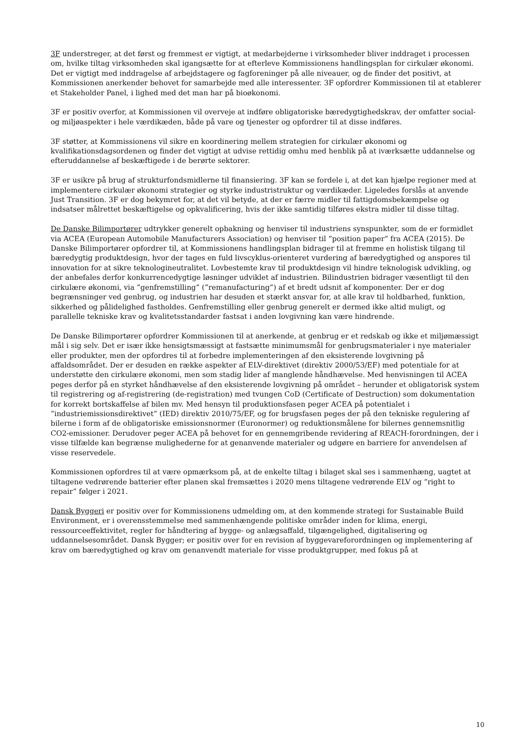3F understreger, at det først og fremmest er vigtigt, at medarbejderne i virksomheder bliver inddraget i processen om, hvilke tiltag virksomheden skal igangsætte for at efterleve Kommissionens handlingsplan for cirkulær økonomi. Det er vigtigt med inddragelse af arbejdstagere og fagforeninger på alle niveauer, og de finder det positivt, at Kommissionen anerkender behovet for samarbejde med alle interessenter. 3F opfordrer Kommissionen til at etablerer et Stakeholder Panel, i lighed med det man har på bioøkonomi.
3F er positiv overfor, at Kommissionen vil overveje at indføre obligatoriske bæredygtighedskrav, der omfatter social- og miljøaspekter i hele værdikæden, både på vare og tjenester og opfordrer til at disse indføres.
3F støtter, at Kommissionens vil sikre en koordinering mellem strategien for cirkulær økonomi og kvalifikationsdagsordenen og finder det vigtigt at udvise rettidig omhu med henblik på at iværksætte uddannelse og efteruddannelse af beskæftigede i de berørte sektorer.
3F er usikre på brug af strukturfondsmidlerne til finansiering. 3F kan se fordele i, at det kan hjælpe regioner med at implementere cirkulær økonomi strategier og styrke industristruktur og værdikæder. Ligeledes forslås at anvende Just Transition. 3F er dog bekymret for, at det vil betyde, at der er færre midler til fattigdomsbekæmpelse og indsatser målrettet beskæftigelse og opkvalificering, hvis der ikke samtidig tilføres ekstra midler til disse tiltag.
De Danske Bilimportører udtrykker generelt opbakning og henviser til industriens synspunkter, som de er formidlet via ACEA (European Automobile Manufacturers Association) og henviser til ”position paper” fra ACEA (2015). De Danske Bilimportører opfordrer til, at Kommissionens handlingsplan bidrager til at fremme en holistisk tilgang til bæredygtig produktdesign, hvor der tages en fuld livscyklus-orienteret vurdering af bæredygtighed og anspores til innovation for at sikre teknologineutralitet. Lovbestemte krav til produktdesign vil hindre teknologisk udvikling, og der anbefales derfor konkurrencedygtige løsninger udviklet af industrien. Bilindustrien bidrager væsentligt til den cirkulære økonomi, via ”genfremstilling” (”remanufacturing”) af et bredt udsnit af komponenter. Der er dog begrænsninger ved genbrug, og industrien har desuden et stærkt ansvar for, at alle krav til holdbarhed, funktion, sikkerhed og pålidelighed fastholdes. Genfremstilling eller genbrug generelt er dermed ikke altid muligt, og parallelle tekniske krav og kvalitetsstandarder fastsat i anden lovgivning kan være hindrende.
De Danske Bilimportører opfordrer Kommissionen til at anerkende, at genbrug er et redskab og ikke et miljømæssigt mål i sig selv. Det er især ikke hensigtsmæssigt at fastsætte minimumsmål for genbrugsmaterialer i nye materialer eller produkter, men der opfordres til at forbedre implementeringen af den eksisterende lovgivning på affaldsområdet. Der er desuden en række aspekter af ELV-direktivet (direktiv 2000/53/EF) med potentiale for at understøtte den cirkulære økonomi, men som stadig lider af manglende håndhævelse. Med henvisningen til ACEA peges derfor på en styrket håndhævelse af den eksisterende lovgivning på området – herunder et obligatorisk system til registrering og af-registrering (de-registration) med tvungen CoD (Certificate of Destruction) som dokumentation for korrekt bortskaffelse af bilen mv. Med hensyn til produktionsfasen peger ACEA på potentialet i ”industriemissionsdirektivet” (IED) direktiv 2010/75/EF, og for brugsfasen peges der på den tekniske regulering af bilerne i form af de obligatoriske emissionsnormer (Euronormer) og reduktionsmålene for bilernes gennemsnitlig CO2-emissioner. Derudover peger ACEA på behovet for en gennemgribende revidering af REACH-forordningen, der i visse tilfælde kan begrænse mulighederne for at genanvende materialer og udgøre en barriere for anvendelsen af visse reservedele.
Kommissionen opfordres til at være opmærksom på, at de enkelte tiltag i bilaget skal ses i sammenhæng, uagtet at tiltagene vedrørende batterier efter planen skal fremsættes i 2020 mens tiltagene vedrørende ELV og ”right to repair” følger i 2021.
Dansk Byggeri er positiv over for Kommissionens udmelding om, at den kommende strategi for Sustainable Build Environment, er i overensstemmelse med sammenhængende politiske områder inden for klima, energi, ressourceeffektivitet, regler for håndtering af bygge- og anlægsaffald, tilgængelighed, digitalisering og uddannelsesområdet. Dansk Bygger; er positiv over for en revision af byggevareforordningen og implementering af krav om bæredygtighed og krav om genanvendt materiale for visse produktgrupper, med fokus på at
10